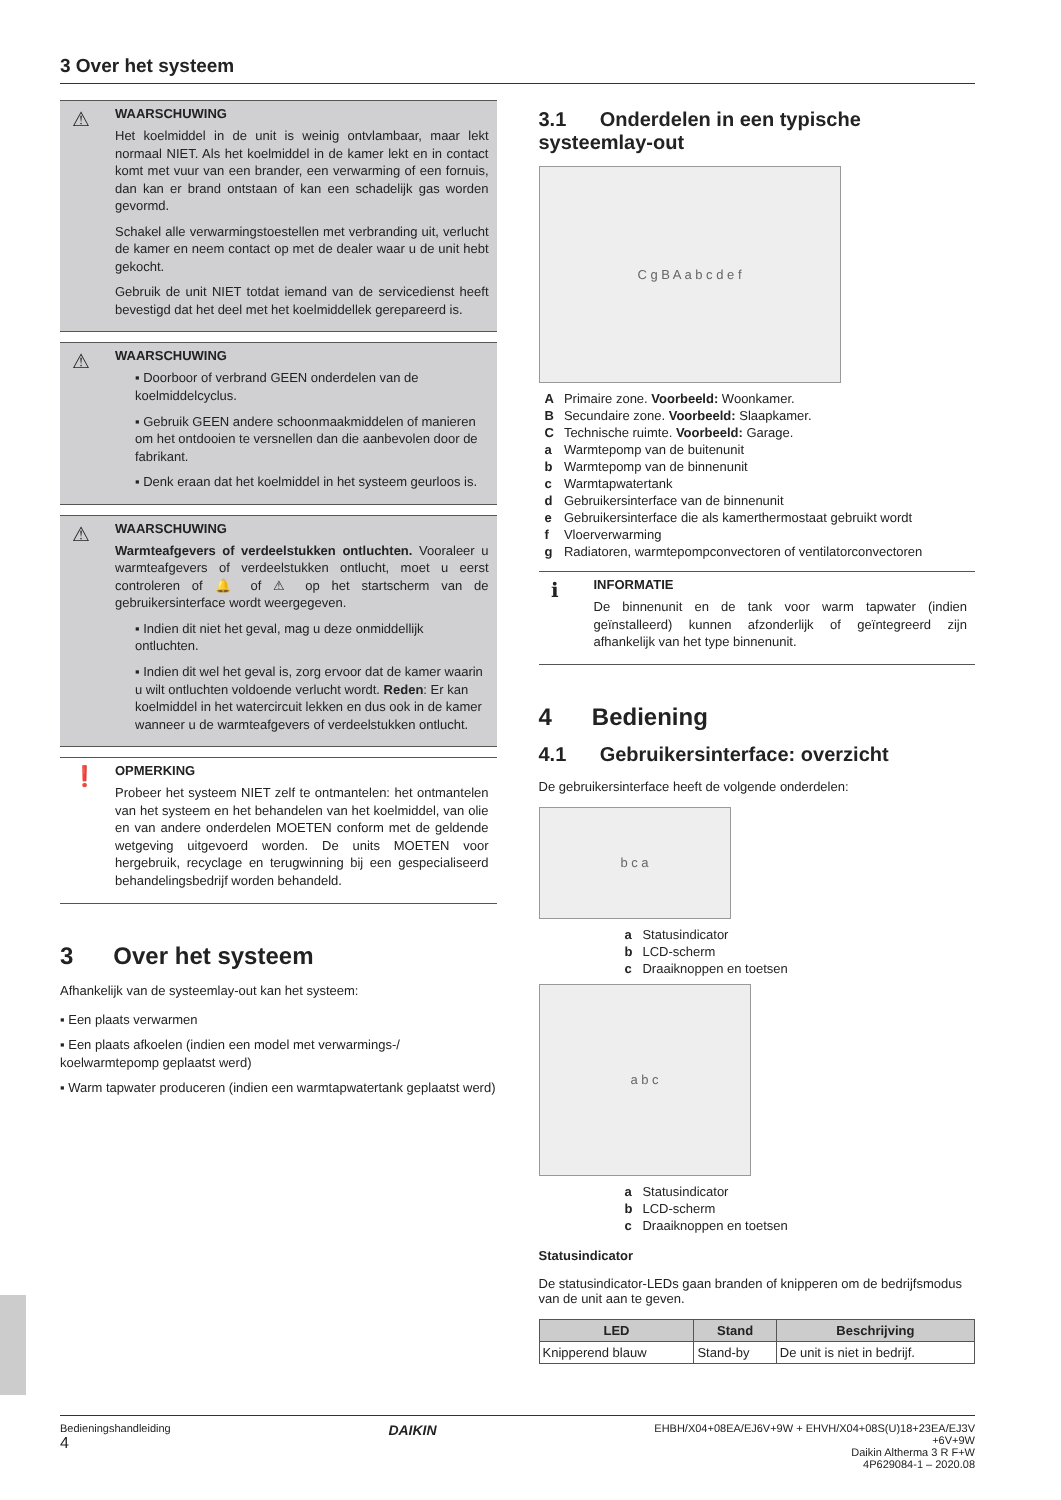3 Over het systeem
⚠
WAARSCHUWING
Het koelmiddel in de unit is weinig ontvlambaar, maar lekt normaal NIET. Als het koelmiddel in de kamer lekt en in contact komt met vuur van een brander, een verwarming of een fornuis, dan kan er brand ontstaan of kan een schadelijk gas worden gevormd.
Schakel alle verwarmingstoestellen met verbranding uit, verlucht de kamer en neem contact op met de dealer waar u de unit hebt gekocht.
Gebruik de unit NIET totdat iemand van de servicedienst heeft bevestigd dat het deel met het koelmiddellek gerepareerd is.
⚠
WAARSCHUWING
▪ Doorboor of verbrand GEEN onderdelen van de koelmiddelcyclus.
▪ Gebruik GEEN andere schoonmaakmiddelen of manieren om het ontdooien te versnellen dan die aanbevolen door de fabrikant.
▪ Denk eraan dat het koelmiddel in het systeem geurloos is.
⚠
WAARSCHUWING
Warmteafgevers of verdeelstukken ontluchten. Vooraleer u warmteafgevers of verdeelstukken ontlucht, moet u eerst controleren of 🔔 of ⚠ op het startscherm van de gebruikersinterface wordt weergegeven.
▪ Indien dit niet het geval, mag u deze onmiddellijk ontluchten.
▪ Indien dit wel het geval is, zorg ervoor dat de kamer waarin u wilt ontluchten voldoende verlucht wordt. Reden: Er kan koelmiddel in het watercircuit lekken en dus ook in de kamer wanneer u de warmteafgevers of verdeelstukken ontlucht.
❗
OPMERKING
Probeer het systeem NIET zelf te ontmantelen: het ontmantelen van het systeem en het behandelen van het koelmiddel, van olie en van andere onderdelen MOETEN conform met de geldende wetgeving uitgevoerd worden. De units MOETEN voor hergebruik, recyclage en terugwinning bij een gespecialiseerd behandelingsbedrijf worden behandeld.
3 Over het systeem
Afhankelijk van de systeemlay-out kan het systeem:
▪ Een plaats verwarmen
▪ Een plaats afkoelen (indien een model met verwarmings-/ koelwarmtepomp geplaatst werd)
▪ Warm tapwater produceren (indien een warmtapwatertank geplaatst werd)
3.1 Onderdelen in een typische systeemlay-out
C g B A a b c d e f
| A | Primaire zone. Voorbeeld: Woonkamer. |
| B | Secundaire zone. Voorbeeld: Slaapkamer. |
| C | Technische ruimte. Voorbeeld: Garage. |
| a | Warmtepomp van de buitenunit |
| b | Warmtepomp van de binnenunit |
| c | Warmtapwatertank |
| d | Gebruikersinterface van de binnenunit |
| e | Gebruikersinterface die als kamerthermostaat gebruikt wordt |
| f | Vloerverwarming |
| g | Radiatoren, warmtepompconvectoren of ventilatorconvectoren |
ℹ
INFORMATIE
De binnenunit en de tank voor warm tapwater (indien geïnstalleerd) kunnen afzonderlijk of geïntegreerd zijn afhankelijk van het type binnenunit.
4 Bediening
4.1 Gebruikersinterface: overzicht
De gebruikersinterface heeft de volgende onderdelen:
b c a
| a | Statusindicator |
| b | LCD-scherm |
| c | Draaiknoppen en toetsen |
a b c
| a | Statusindicator |
| b | LCD-scherm |
| c | Draaiknoppen en toetsen |
Statusindicator
De statusindicator-LEDs gaan branden of knipperen om de bedrijfsmodus van de unit aan te geven.
| LED | Stand | Beschrijving |
| --- | --- | --- |
| Knipperend blauw | Stand-by | De unit is niet in bedrijf. |
Bedieningshandleiding
4
DAIKIN
EHBH/X04+08EA/EJ6V+9W + EHVH/X04+08S(U)18+23EA/EJ3V
+6V+9W
Daikin Altherma 3 R F+W
4P629084-1 – 2020.08